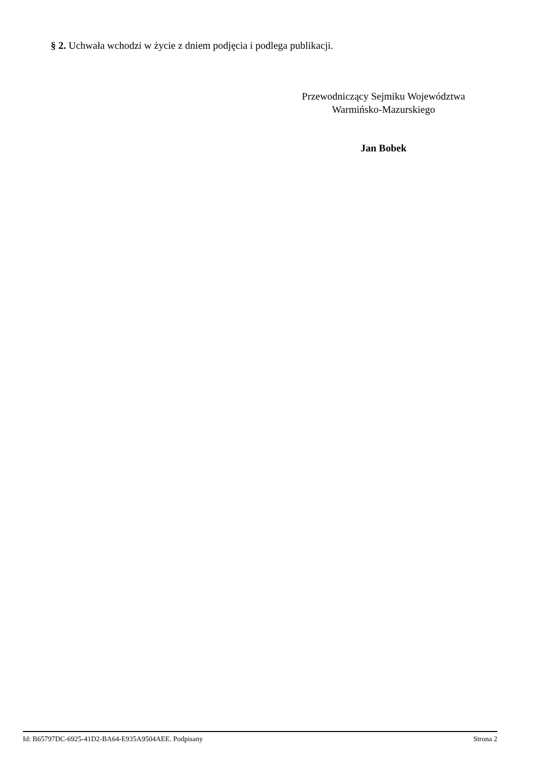§ 2. Uchwała wchodzi w życie z dniem podjęcia i podlega publikacji.
Przewodniczący Sejmiku Województwa
Warmińsko-Mazurskiego
Jan Bobek
Id: B65797DC-6925-41D2-BA64-E935A9504AEE. Podpisany Strona 2